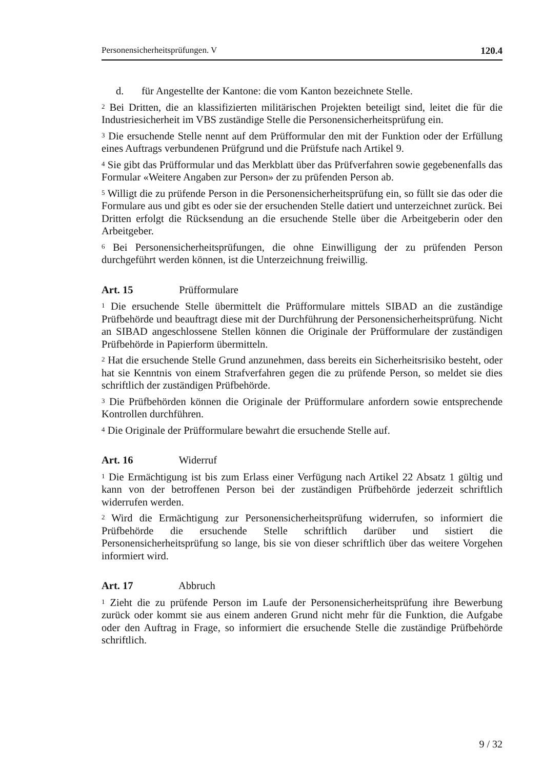Personensicherheitsprüfungen. V 120.4
d. für Angestellte der Kantone: die vom Kanton bezeichnete Stelle.
<sup>2</sup> Bei Dritten, die an klassifizierten militärischen Projekten beteiligt sind, leitet die für die Industriesicherheit im VBS zuständige Stelle die Personensicherheitsprüfung ein.
<sup>3</sup> Die ersuchende Stelle nennt auf dem Prüfformular den mit der Funktion oder der Erfüllung eines Auftrags verbundenen Prüfgrund und die Prüfstufe nach Artikel 9.
<sup>4</sup> Sie gibt das Prüfformular und das Merkblatt über das Prüfverfahren sowie gegebenenfalls das Formular «Weitere Angaben zur Person» der zu prüfenden Person ab.
<sup>5</sup> Willigt die zu prüfende Person in die Personensicherheitsprüfung ein, so füllt sie das oder die Formulare aus und gibt es oder sie der ersuchenden Stelle datiert und unterzeichnet zurück. Bei Dritten erfolgt die Rücksendung an die ersuchende Stelle über die Arbeitgeberin oder den Arbeitgeber.
<sup>6</sup> Bei Personensicherheitsprüfungen, die ohne Einwilligung der zu prüfenden Person durchgeführt werden können, ist die Unterzeichnung freiwillig.
Art. 15 Prüfformulare
<sup>1</sup> Die ersuchende Stelle übermittelt die Prüfformulare mittels SIBAD an die zuständige Prüfbehörde und beauftragt diese mit der Durchführung der Personensicherheitsprüfung. Nicht an SIBAD angeschlossene Stellen können die Originale der Prüfformulare der zuständigen Prüfbehörde in Papierform übermitteln.
<sup>2</sup> Hat die ersuchende Stelle Grund anzunehmen, dass bereits ein Sicherheitsrisiko besteht, oder hat sie Kenntnis von einem Strafverfahren gegen die zu prüfende Person, so meldet sie dies schriftlich der zuständigen Prüfbehörde.
<sup>3</sup> Die Prüfbehörden können die Originale der Prüfformulare anfordern sowie entsprechende Kontrollen durchführen.
<sup>4</sup> Die Originale der Prüfformulare bewahrt die ersuchende Stelle auf.
Art. 16 Widerruf
<sup>1</sup> Die Ermächtigung ist bis zum Erlass einer Verfügung nach Artikel 22 Absatz 1 gültig und kann von der betroffenen Person bei der zuständigen Prüfbehörde jederzeit schriftlich widerrufen werden.
<sup>2</sup> Wird die Ermächtigung zur Personensicherheitsprüfung widerrufen, so informiert die Prüfbehörde die ersuchende Stelle schriftlich darüber und sistiert die Personensicherheitsprüfung so lange, bis sie von dieser schriftlich über das weitere Vorgehen informiert wird.
Art. 17 Abbruch
<sup>1</sup> Zieht die zu prüfende Person im Laufe der Personensicherheitsprüfung ihre Bewerbung zurück oder kommt sie aus einem anderen Grund nicht mehr für die Funktion, die Aufgabe oder den Auftrag in Frage, so informiert die ersuchende Stelle die zuständige Prüfbehörde schriftlich.
9 / 32